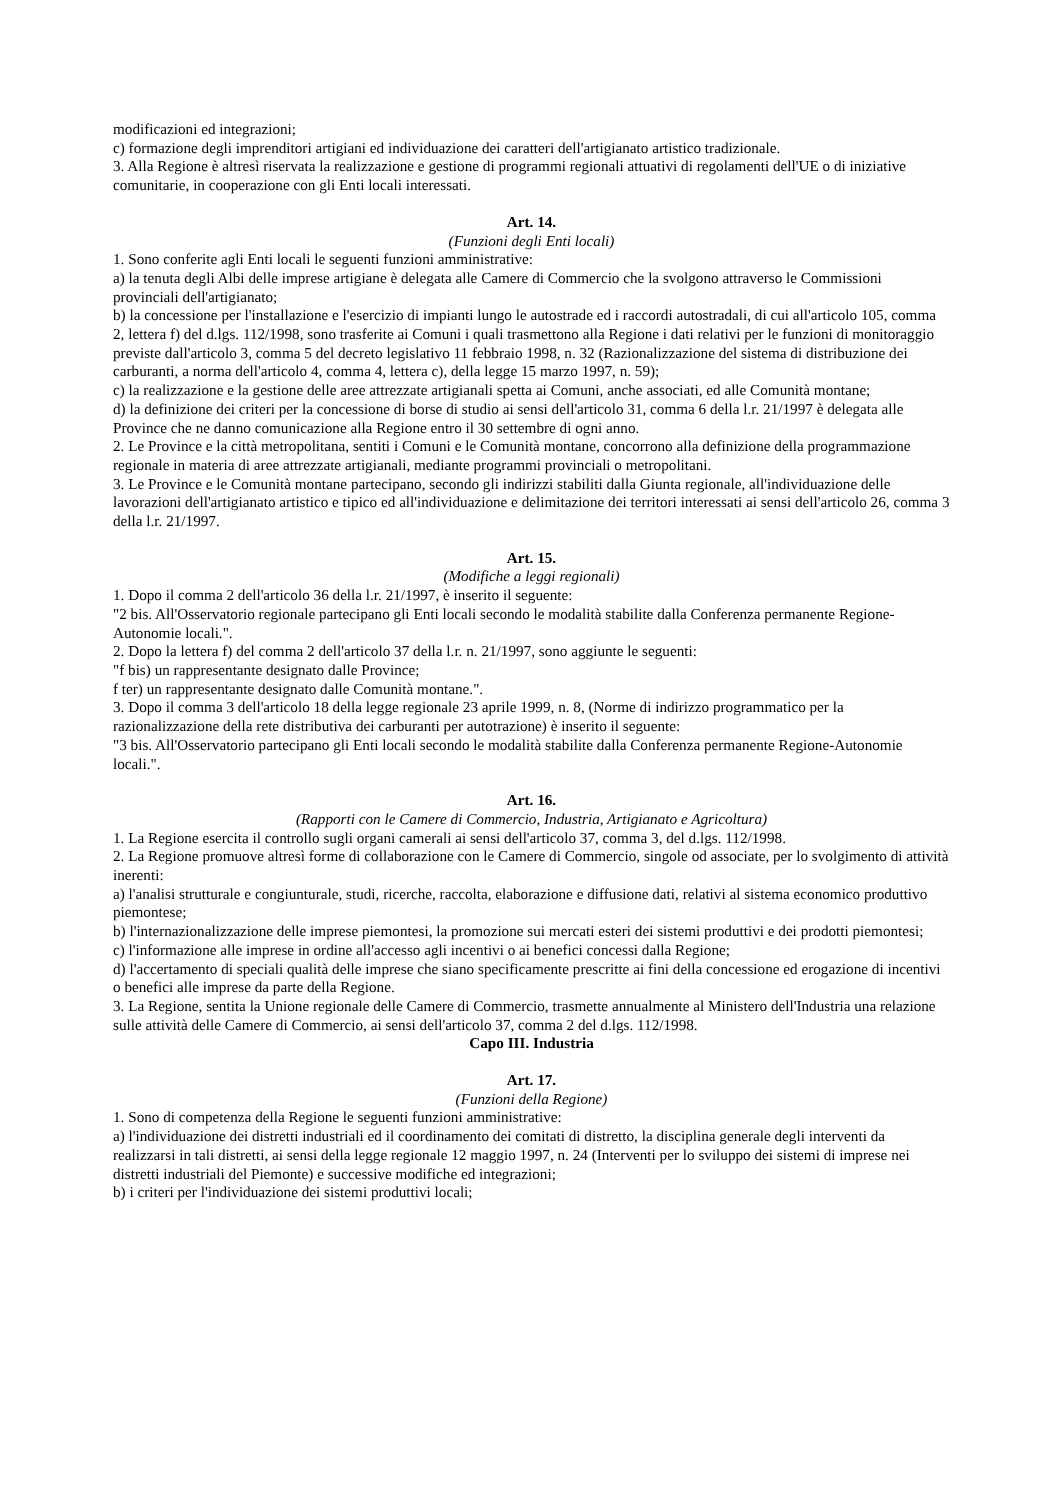modificazioni ed integrazioni;
c) formazione degli imprenditori artigiani ed individuazione dei caratteri dell'artigianato artistico tradizionale.
3. Alla Regione è altresì riservata la realizzazione e gestione di programmi regionali attuativi di regolamenti dell'UE o di iniziative comunitarie, in cooperazione con gli Enti locali interessati.
Art. 14.
(Funzioni degli Enti locali)
1. Sono conferite agli Enti locali le seguenti funzioni amministrative:
a) la tenuta degli Albi delle imprese artigiane è delegata alle Camere di Commercio che la svolgono attraverso le Commissioni provinciali dell'artigianato;
b) la concessione per l'installazione e l'esercizio di impianti lungo le autostrade ed i raccordi autostradali, di cui all'articolo 105, comma 2, lettera f) del d.lgs. 112/1998, sono trasferite ai Comuni i quali trasmettono alla Regione i dati relativi per le funzioni di monitoraggio previste dall'articolo 3, comma 5 del decreto legislativo 11 febbraio 1998, n. 32 (Razionalizzazione del sistema di distribuzione dei carburanti, a norma dell'articolo 4, comma 4, lettera c), della legge 15 marzo 1997, n. 59);
c) la realizzazione e la gestione delle aree attrezzate artigianali spetta ai Comuni, anche associati, ed alle Comunità montane;
d) la definizione dei criteri per la concessione di borse di studio ai sensi dell'articolo 31, comma 6 della l.r. 21/1997 è delegata alle Province che ne danno comunicazione alla Regione entro il 30 settembre di ogni anno.
2. Le Province e la città metropolitana, sentiti i Comuni e le Comunità montane, concorrono alla definizione della programmazione regionale in materia di aree attrezzate artigianali, mediante programmi provinciali o metropolitani.
3. Le Province e le Comunità montane partecipano, secondo gli indirizzi stabiliti dalla Giunta regionale, all'individuazione delle lavorazioni dell'artigianato artistico e tipico ed all'individuazione e delimitazione dei territori interessati ai sensi dell'articolo 26, comma 3 della l.r. 21/1997.
Art. 15.
(Modifiche a leggi regionali)
1. Dopo il comma 2 dell'articolo 36 della l.r. 21/1997, è inserito il seguente:
"2 bis. All'Osservatorio regionale partecipano gli Enti locali secondo le modalità stabilite dalla Conferenza permanente Regione-Autonomie locali.".
2. Dopo la lettera f) del comma 2 dell'articolo 37 della l.r. n. 21/1997, sono aggiunte le seguenti:
"f bis) un rappresentante designato dalle Province;
f ter) un rappresentante designato dalle Comunità montane.".
3. Dopo il comma 3 dell'articolo 18 della legge regionale 23 aprile 1999, n. 8, (Norme di indirizzo programmatico per la razionalizzazione della rete distributiva dei carburanti per autotrazione) è inserito il seguente:
"3 bis. All'Osservatorio partecipano gli Enti locali secondo le modalità stabilite dalla Conferenza permanente Regione-Autonomie locali.".
Art. 16.
(Rapporti con le Camere di Commercio, Industria, Artigianato e Agricoltura)
1. La Regione esercita il controllo sugli organi camerali ai sensi dell'articolo 37, comma 3, del d.lgs. 112/1998.
2. La Regione promuove altresì forme di collaborazione con le Camere di Commercio, singole od associate, per lo svolgimento di attività inerenti:
a) l'analisi strutturale e congiunturale, studi, ricerche, raccolta, elaborazione e diffusione dati, relativi al sistema economico produttivo piemontese;
b) l'internazionalizzazione delle imprese piemontesi, la promozione sui mercati esteri dei sistemi produttivi e dei prodotti piemontesi;
c) l'informazione alle imprese in ordine all'accesso agli incentivi o ai benefici concessi dalla Regione;
d) l'accertamento di speciali qualità delle imprese che siano specificamente prescritte ai fini della concessione ed erogazione di incentivi o benefici alle imprese da parte della Regione.
3. La Regione, sentita la Unione regionale delle Camere di Commercio, trasmette annualmente al Ministero dell'Industria una relazione sulle attività delle Camere di Commercio, ai sensi dell'articolo 37, comma 2 del d.lgs. 112/1998.
Capo III. Industria
Art. 17.
(Funzioni della Regione)
1. Sono di competenza della Regione le seguenti funzioni amministrative:
a) l'individuazione dei distretti industriali ed il coordinamento dei comitati di distretto, la disciplina generale degli interventi da realizzarsi in tali distretti, ai sensi della legge regionale 12 maggio 1997, n. 24 (Interventi per lo sviluppo dei sistemi di imprese nei distretti industriali del Piemonte) e successive modifiche ed integrazioni;
b) i criteri per l'individuazione dei sistemi produttivi locali;